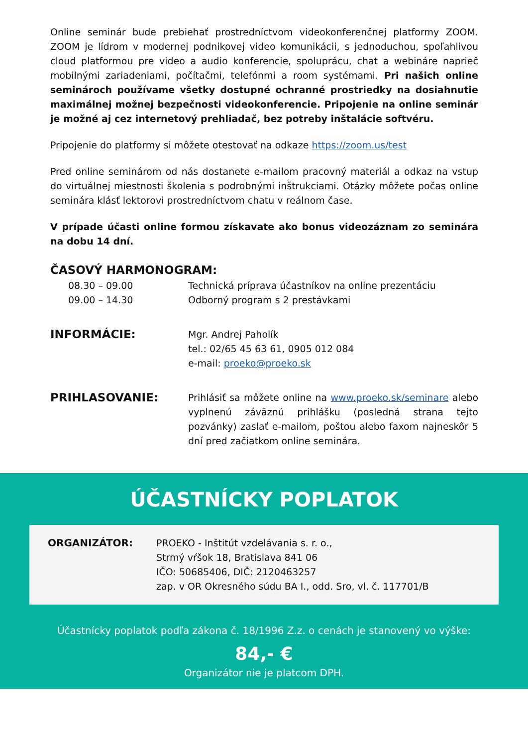Online seminár bude prebiehať prostredníctvom videokonferenčnej platformy ZOOM. ZOOM je lídrom v modernej podnikovej video komunikácii, s jednoduchou, spoľahlivou cloud platformou pre video a audio konferencie, spoluprácu, chat a webináre naprieč mobilnými zariadeniami, počítačmi, telefónmi a room systémami. Pri našich online seminároch používame všetky dostupné ochranné prostriedky na dosiahnutie maximálnej možnej bezpečnosti videokonferencie. Pripojenie na online seminár je možné aj cez internetový prehliadač, bez potreby inštalácie softvéru.
Pripojenie do platformy si môžete otestovať na odkaze https://zoom.us/test
Pred online seminárom od nás dostanete e-mailom pracovný materiál a odkaz na vstup do virtuálnej miestnosti školenia s podrobnými inštrukciami. Otázky môžete počas online seminára klásť lektorovi prostredníctvom chatu v reálnom čase.
V prípade účasti online formou získavate ako bonus videozáznam zo seminára na dobu 14 dní.
ČASOVÝ HARMONOGRAM:
08.30 – 09.00 Technická príprava účastníkov na online prezentáciu
09.00 – 14.30 Odborný program s 2 prestávkami
INFORMÁCIE:
Mgr. Andrej Paholík
tel.: 02/65 45 63 61, 0905 012 084
e-mail: proeko@proeko.sk
PRIHLASOVANIE:
Prihlásiť sa môžete online na www.proeko.sk/seminare alebo vyplnenú záväznú prihlášku (posledná strana tejto pozvánky) zaslať e-mailom, poštou alebo faxom najneskôr 5 dní pred začiatkom online seminára.
ÚČASTNÍCKY POPLATOK
ORGANIZÁTOR: PROEKO - Inštitút vzdelávania s. r. o.,
Strmý vŕšok 18, Bratislava 841 06
IČO: 50685406, DIČ: 2120463257
zap. v OR Okresného súdu BA I., odd. Sro, vl. č. 117701/B
Účastnícky poplatok podľa zákona č. 18/1996 Z.z. o cenách je stanovený vo výške:
84,- €
Organizátor nie je platcom DPH.